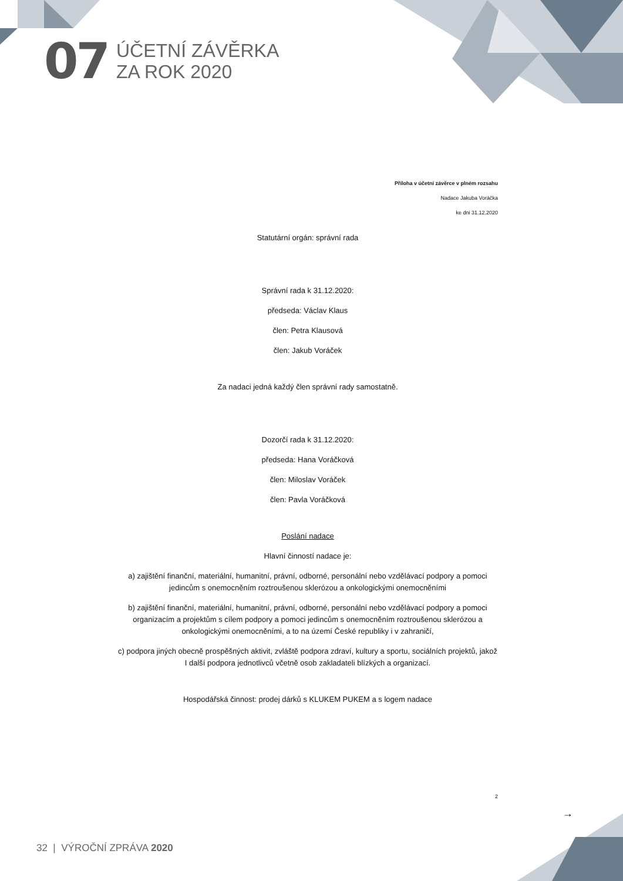07
ÚČETNÍ ZÁVĚRKA
ZA ROK 2020
Příloha v účetní závěrce v plném rozsahu
Nadace Jakuba Voráčka
ke dni 31.12.2020
Statutární orgán: správní rada
Správní rada k 31.12.2020:
předseda: Václav Klaus
člen: Petra Klausová
člen: Jakub Voráček
Za nadaci jedná každý člen správní rady samostatně.
Dozorčí rada k 31.12.2020:
předseda: Hana Voráčková
člen: Miloslav Voráček
člen: Pavla Voráčková
Poslání nadace
Hlavní činností nadace je:
a) zajištění finanční, materiální, humanitní, právní, odborné, personální nebo vzdělávací podpory a pomoci jedincům s onemocněním roztroušenou sklerózou a onkologickými onemocněními
b) zajištění finanční, materiální, humanitní, právní, odborné, personální nebo vzdělávací podpory a pomoci organizacím a projektům s cílem podpory a pomoci jedincům s onemocněním roztroušenou sklerózou a onkologickými onemocněními, a to na území České republiky i v zahraničí,
c) podpora jiných obecně prospěšných aktivit, zvláště podpora zdraví, kultury a sportu, sociálních projektů, jakož I další podpora jednotlivců včetně osob zakladateli blízkých a organizací.
Hospodářská činnost: prodej dárků s KLUKEM PUKEM a s logem nadace
2
→
32 | VÝROČNÍ ZPRÁVA 2020